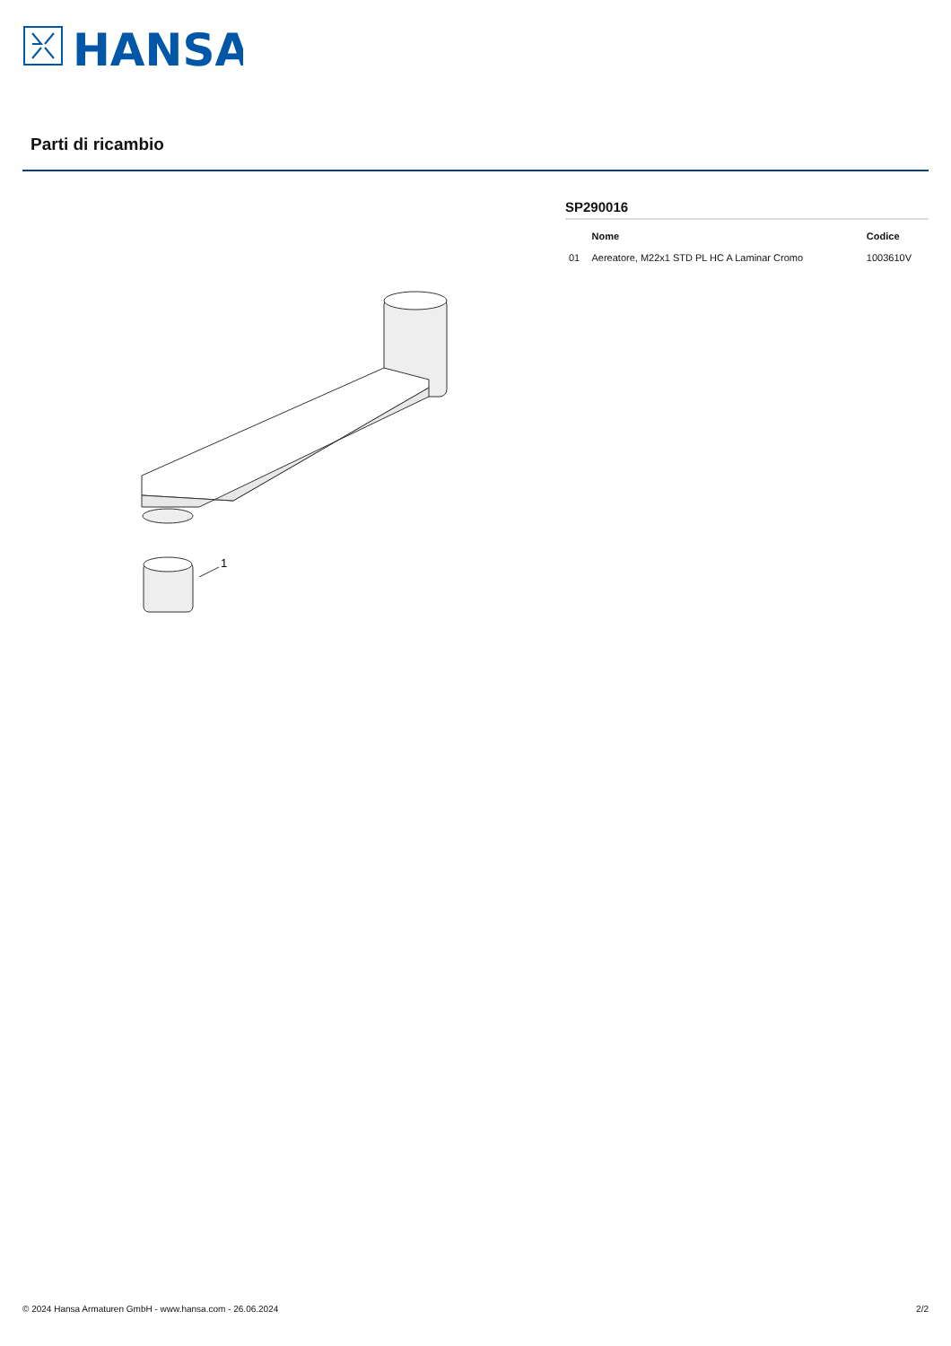HANSA
Parti di ricambio
1
SP290016
| | Nome | Codice |
| --- | --- | --- |
| 01 | Aereatore, M22x1 STD PL HC A Laminar Cromo | 1003610V |
© 2024 Hansa Armaturen GmbH - www.hansa.com - 26.06.2024 2/2